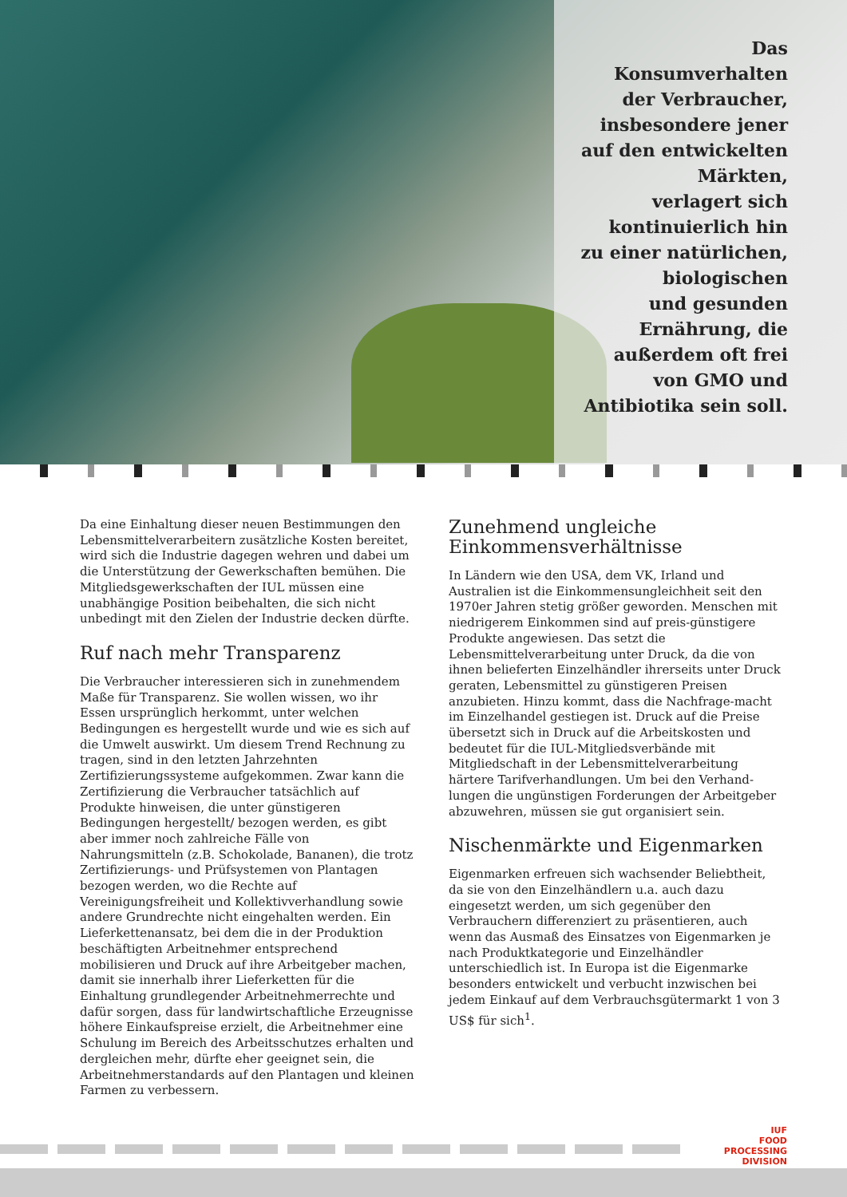Das
Konsumverhalten
der Verbraucher,
insbesondere jener
auf den entwickelten
Märkten,
verlagert sich
kontinuierlich hin
zu einer natürlichen,
biologischen
und gesunden
Ernährung, die
außerdem oft frei
von GMO und
Antibiotika sein soll.
Da eine Einhaltung dieser neuen Bestimmungen den Lebensmittelverarbeitern zusätzliche Kosten bereitet, wird sich die Industrie dagegen wehren und dabei um die Unterstützung der Gewerkschaften bemühen. Die Mitgliedsgewerkschaften der IUL müssen eine unabhängige Position beibehalten, die sich nicht unbedingt mit den Zielen der Industrie decken dürfte.
Ruf nach mehr Transparenz
Die Verbraucher interessieren sich in zunehmendem Maße für Transparenz. Sie wollen wissen, wo ihr Essen ursprünglich herkommt, unter welchen Bedingungen es hergestellt wurde und wie es sich auf die Umwelt auswirkt. Um diesem Trend Rechnung zu tragen, sind in den letzten Jahrzehnten Zertifizierungssysteme aufgekommen. Zwar kann die Zertifizierung die Verbraucher tatsächlich auf Produkte hinweisen, die unter günstigeren Bedingungen hergestellt/ bezogen werden, es gibt aber immer noch zahlreiche Fälle von Nahrungsmitteln (z.B. Schokolade, Bananen), die trotz Zertifizierungs- und Prüfsystemen von Plantagen bezogen werden, wo die Rechte auf Vereinigungsfreiheit und Kollektivverhandlung sowie andere Grundrechte nicht eingehalten werden. Ein Lieferkettenansatz, bei dem die in der Produktion beschäftigten Arbeitnehmer entsprechend mobilisieren und Druck auf ihre Arbeitgeber machen, damit sie innerhalb ihrer Lieferketten für die Einhaltung grundlegender Arbeitnehmerrechte und dafür sorgen, dass für landwirtschaftliche Erzeugnisse höhere Einkaufspreise erzielt, die Arbeitnehmer eine Schulung im Bereich des Arbeitsschutzes erhalten und dergleichen mehr, dürfte eher geeignet sein, die Arbeitnehmerstandards auf den Plantagen und kleinen Farmen zu verbessern.
Zunehmend ungleiche Einkommensverhältnisse
In Ländern wie den USA, dem VK, Irland und Australien ist die Einkommensungleichheit seit den 1970er Jahren stetig größer geworden. Menschen mit niedrigerem Einkommen sind auf preis-günstigere Produkte angewiesen. Das setzt die Lebensmittelverarbeitung unter Druck, da die von ihnen belieferten Einzelhändler ihrerseits unter Druck geraten, Lebensmittel zu günstigeren Preisen anzubieten. Hinzu kommt, dass die Nachfrage-macht im Einzelhandel gestiegen ist. Druck auf die Preise übersetzt sich in Druck auf die Arbeitskosten und bedeutet für die IUL-Mitgliedsverbände mit Mitgliedschaft in der Lebensmittelverarbeitung härtere Tarifverhandlungen. Um bei den Verhand-lungen die ungünstigen Forderungen der Arbeitgeber abzuwehren, müssen sie gut organisiert sein.
Nischenmärkte und Eigenmarken
Eigenmarken erfreuen sich wachsender Beliebtheit, da sie von den Einzelhändlern u.a. auch dazu eingesetzt werden, um sich gegenüber den Verbrauchern differenziert zu präsentieren, auch wenn das Ausmaß des Einsatzes von Eigenmarken je nach Produktkategorie und Einzelhändler unterschiedlich ist. In Europa ist die Eigenmarke besonders entwickelt und verbucht inzwischen bei jedem Einkauf auf dem Verbrauchsgütermarkt 1 von 3 US$ für sich<sup>1</sup>.
IUF
FOOD
PROCESSING
DIVISION